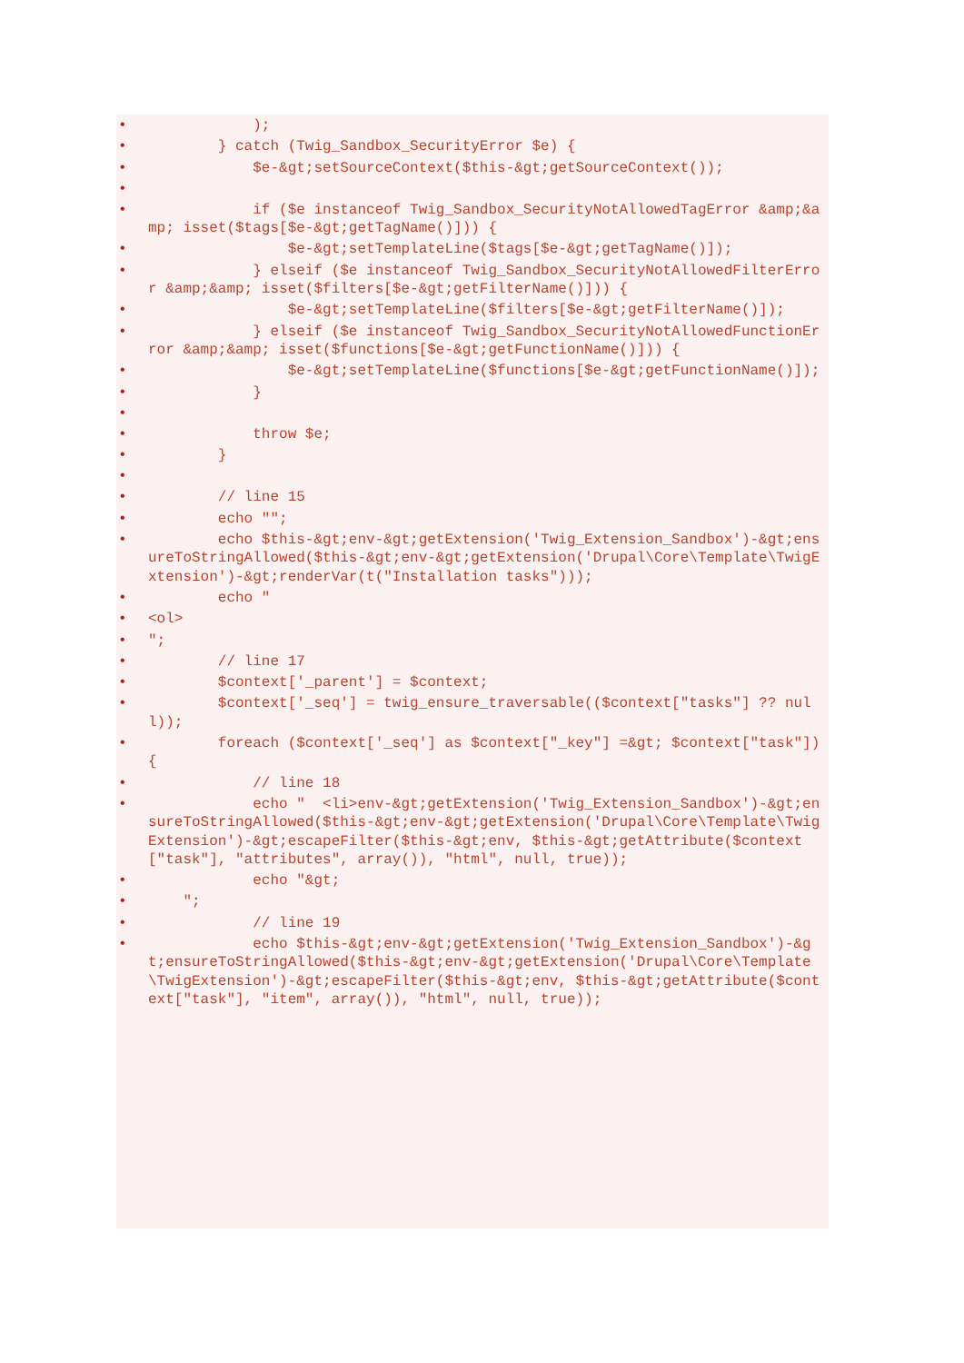• );
• } catch (Twig_Sandbox_SecurityError $e) {
• $e-&gt;setSourceContext($this-&gt;getSourceContext());
•
• if ($e instanceof Twig_Sandbox_SecurityNotAllowedTagError &amp;&amp; isset($tags[$e-&gt;getTagName()])) {
• $e-&gt;setTemplateLine($tags[$e-&gt;getTagName()]);
• } elseif ($e instanceof Twig_Sandbox_SecurityNotAllowedFilterError &amp;&amp; isset($filters[$e-&gt;getFilterName()])) {
• $e-&gt;setTemplateLine($filters[$e-&gt;getFilterName()]);
• } elseif ($e instanceof Twig_Sandbox_SecurityNotAllowedFunctionError &amp;&amp; isset($functions[$e-&gt;getFunctionName()])) {
• $e-&gt;setTemplateLine($functions[$e-&gt;getFunctionName()]);
• }
•
• throw $e;
• }
•
• // line 15
• echo "";
• echo $this-&gt;env-&gt;getExtension('Twig_Extension_Sandbox')-&gt;ensureToStringAllowed($this-&gt;env-&gt;getExtension('Drupal\Core\Template\TwigExtension')-&gt;renderVar(t("Installation tasks")));
• echo "
• <ol>
• ";
• // line 17
• $context['_parent'] = $context;
• $context['_seq'] = twig_ensure_traversable(($context["tasks"] ?? null));
• foreach ($context['_seq'] as $context["_key"] =&gt; $context["task"]) {
• // line 18
• echo " <li>env-&gt;getExtension('Twig_Extension_Sandbox')-&gt;ensureToStringAllowed($this-&gt;env-&gt;getExtension('Drupal\Core\Template\TwigExtension')-&gt;escapeFilter($this-&gt;env, $this-&gt;getAttribute($context["task"], "attributes", array()), "html", null, true));
• echo "&gt;
• ";
• // line 19
• echo $this-&gt;env-&gt;getExtension('Twig_Extension_Sandbox')-&gt;ensureToStringAllowed($this-&gt;env-&gt;getExtension('Drupal\Core\Template\TwigExtension')-&gt;escapeFilter($this-&gt;env, $this-&gt;getAttribute($context["task"], "item", array()), "html", null, true));